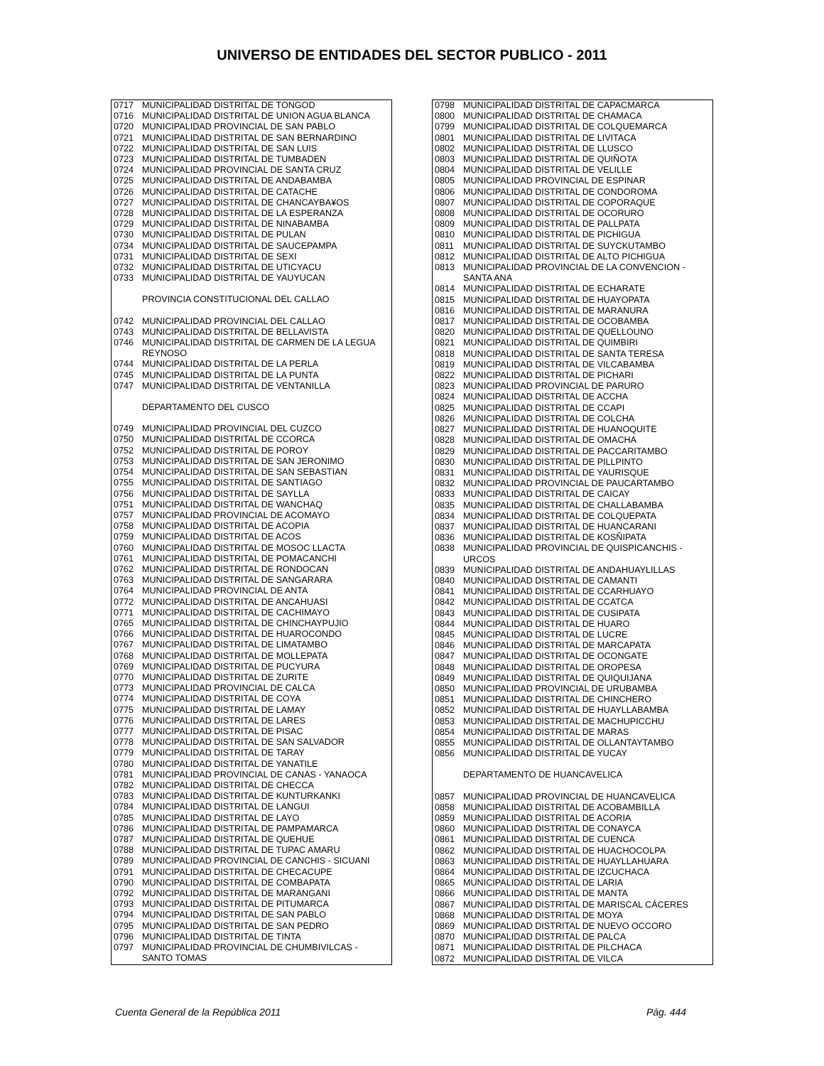UNIVERSO DE ENTIDADES DEL SECTOR PUBLICO - 2011
| 0717 | MUNICIPALIDAD DISTRITAL DE TONGOD |
| 0716 | MUNICIPALIDAD DISTRITAL DE UNION AGUA BLANCA |
| 0720 | MUNICIPALIDAD PROVINCIAL DE SAN PABLO |
| 0721 | MUNICIPALIDAD DISTRITAL DE SAN BERNARDINO |
| 0722 | MUNICIPALIDAD DISTRITAL DE SAN LUIS |
| 0723 | MUNICIPALIDAD DISTRITAL DE TUMBADEN |
| 0724 | MUNICIPALIDAD PROVINCIAL DE SANTA CRUZ |
| 0725 | MUNICIPALIDAD DISTRITAL DE ANDABAMBA |
| 0726 | MUNICIPALIDAD DISTRITAL DE CATACHE |
| 0727 | MUNICIPALIDAD DISTRITAL DE CHANCAYBA¥OS |
| 0728 | MUNICIPALIDAD DISTRITAL DE LA ESPERANZA |
| 0729 | MUNICIPALIDAD DISTRITAL DE NINABAMBA |
| 0730 | MUNICIPALIDAD DISTRITAL DE PULAN |
| 0734 | MUNICIPALIDAD DISTRITAL DE SAUCEPAMPA |
| 0731 | MUNICIPALIDAD DISTRITAL DE SEXI |
| 0732 | MUNICIPALIDAD DISTRITAL DE UTICYACU |
| 0733 | MUNICIPALIDAD DISTRITAL DE YAUYUCAN |
| | PROVINCIA CONSTITUCIONAL DEL CALLAO |
| 0742 | MUNICIPALIDAD PROVINCIAL DEL CALLAO |
| 0743 | MUNICIPALIDAD DISTRITAL DE BELLAVISTA |
| 0746 | MUNICIPALIDAD DISTRITAL DE CARMEN DE LA LEGUA REYNOSO |
| 0744 | MUNICIPALIDAD DISTRITAL DE LA PERLA |
| 0745 | MUNICIPALIDAD DISTRITAL DE LA PUNTA |
| 0747 | MUNICIPALIDAD DISTRITAL DE VENTANILLA |
| | DEPARTAMENTO DEL CUSCO |
| 0749 | MUNICIPALIDAD PROVINCIAL DEL CUZCO |
| 0750 | MUNICIPALIDAD DISTRITAL DE CCORCA |
| 0752 | MUNICIPALIDAD DISTRITAL DE POROY |
| 0753 | MUNICIPALIDAD DISTRITAL DE SAN JERONIMO |
| 0754 | MUNICIPALIDAD DISTRITAL DE SAN SEBASTIAN |
| 0755 | MUNICIPALIDAD DISTRITAL DE SANTIAGO |
| 0756 | MUNICIPALIDAD DISTRITAL DE SAYLLA |
| 0751 | MUNICIPALIDAD DISTRITAL DE WANCHAQ |
| 0757 | MUNICIPALIDAD PROVINCIAL DE ACOMAYO |
| 0758 | MUNICIPALIDAD DISTRITAL DE ACOPIA |
| 0759 | MUNICIPALIDAD DISTRITAL DE ACOS |
| 0760 | MUNICIPALIDAD DISTRITAL DE MOSOC LLACTA |
| 0761 | MUNICIPALIDAD DISTRITAL DE POMACANCHI |
| 0762 | MUNICIPALIDAD DISTRITAL DE RONDOCAN |
| 0763 | MUNICIPALIDAD DISTRITAL DE SANGARARA |
| 0764 | MUNICIPALIDAD PROVINCIAL DE ANTA |
| 0772 | MUNICIPALIDAD DISTRITAL DE ANCAHUASI |
| 0771 | MUNICIPALIDAD DISTRITAL DE CACHIMAYO |
| 0765 | MUNICIPALIDAD DISTRITAL DE CHINCHAYPUJIO |
| 0766 | MUNICIPALIDAD DISTRITAL DE HUAROCONDO |
| 0767 | MUNICIPALIDAD DISTRITAL DE LIMATAMBO |
| 0768 | MUNICIPALIDAD DISTRITAL DE MOLLEPATA |
| 0769 | MUNICIPALIDAD DISTRITAL DE PUCYURA |
| 0770 | MUNICIPALIDAD DISTRITAL DE ZURITE |
| 0773 | MUNICIPALIDAD PROVINCIAL DE CALCA |
| 0774 | MUNICIPALIDAD DISTRITAL DE COYA |
| 0775 | MUNICIPALIDAD DISTRITAL DE LAMAY |
| 0776 | MUNICIPALIDAD DISTRITAL DE LARES |
| 0777 | MUNICIPALIDAD DISTRITAL DE PISAC |
| 0778 | MUNICIPALIDAD DISTRITAL DE SAN SALVADOR |
| 0779 | MUNICIPALIDAD DISTRITAL DE TARAY |
| 0780 | MUNICIPALIDAD DISTRITAL DE YANATILE |
| 0781 | MUNICIPALIDAD PROVINCIAL DE CANAS - YANAOCA |
| 0782 | MUNICIPALIDAD DISTRITAL DE CHECCA |
| 0783 | MUNICIPALIDAD DISTRITAL DE KUNTURKANKI |
| 0784 | MUNICIPALIDAD DISTRITAL DE LANGUI |
| 0785 | MUNICIPALIDAD DISTRITAL DE LAYO |
| 0786 | MUNICIPALIDAD DISTRITAL DE PAMPAMARCA |
| 0787 | MUNICIPALIDAD DISTRITAL DE QUEHUE |
| 0788 | MUNICIPALIDAD DISTRITAL DE TUPAC AMARU |
| 0789 | MUNICIPALIDAD PROVINCIAL DE CANCHIS - SICUANI |
| 0791 | MUNICIPALIDAD DISTRITAL DE CHECACUPE |
| 0790 | MUNICIPALIDAD DISTRITAL DE COMBAPATA |
| 0792 | MUNICIPALIDAD DISTRITAL DE MARANGANI |
| 0793 | MUNICIPALIDAD DISTRITAL DE PITUMARCA |
| 0794 | MUNICIPALIDAD DISTRITAL DE SAN PABLO |
| 0795 | MUNICIPALIDAD DISTRITAL DE SAN PEDRO |
| 0796 | MUNICIPALIDAD DISTRITAL DE TINTA |
| 0797 | MUNICIPALIDAD PROVINCIAL DE CHUMBIVILCAS - SANTO TOMAS |
| 0798 | MUNICIPALIDAD DISTRITAL DE CAPACMARCA |
| 0800 | MUNICIPALIDAD DISTRITAL DE CHAMACA |
| 0799 | MUNICIPALIDAD DISTRITAL DE COLQUEMARCA |
| 0801 | MUNICIPALIDAD DISTRITAL DE LIVITACA |
| 0802 | MUNICIPALIDAD DISTRITAL DE LLUSCO |
| 0803 | MUNICIPALIDAD DISTRITAL DE QUIÑOTA |
| 0804 | MUNICIPALIDAD DISTRITAL DE VELILLE |
| 0805 | MUNICIPALIDAD PROVINCIAL DE ESPINAR |
| 0806 | MUNICIPALIDAD DISTRITAL DE CONDOROMA |
| 0807 | MUNICIPALIDAD DISTRITAL DE COPORAQUE |
| 0808 | MUNICIPALIDAD DISTRITAL DE OCORURO |
| 0809 | MUNICIPALIDAD DISTRITAL DE PALLPATA |
| 0810 | MUNICIPALIDAD DISTRITAL DE PICHIGUA |
| 0811 | MUNICIPALIDAD DISTRITAL DE SUYCKUTAMBO |
| 0812 | MUNICIPALIDAD DISTRITAL DE ALTO PICHIGUA |
| 0813 | MUNICIPALIDAD PROVINCIAL DE LA CONVENCION - SANTA ANA |
| 0814 | MUNICIPALIDAD DISTRITAL DE ECHARATE |
| 0815 | MUNICIPALIDAD DISTRITAL DE HUAYOPATA |
| 0816 | MUNICIPALIDAD DISTRITAL DE MARANURA |
| 0817 | MUNICIPALIDAD DISTRITAL DE OCOBAMBA |
| 0820 | MUNICIPALIDAD DISTRITAL DE QUELLOUNO |
| 0821 | MUNICIPALIDAD DISTRITAL DE QUIMBIRI |
| 0818 | MUNICIPALIDAD DISTRITAL DE SANTA TERESA |
| 0819 | MUNICIPALIDAD DISTRITAL DE VILCABAMBA |
| 0822 | MUNICIPALIDAD DISTRITAL DE PICHARI |
| 0823 | MUNICIPALIDAD PROVINCIAL DE PARURO |
| 0824 | MUNICIPALIDAD DISTRITAL DE ACCHA |
| 0825 | MUNICIPALIDAD DISTRITAL DE CCAPI |
| 0826 | MUNICIPALIDAD DISTRITAL DE COLCHA |
| 0827 | MUNICIPALIDAD DISTRITAL DE HUANOQUITE |
| 0828 | MUNICIPALIDAD DISTRITAL DE OMACHA |
| 0829 | MUNICIPALIDAD DISTRITAL DE PACCARITAMBO |
| 0830 | MUNICIPALIDAD DISTRITAL DE PILLPINTO |
| 0831 | MUNICIPALIDAD DISTRITAL DE YAURISQUE |
| 0832 | MUNICIPALIDAD PROVINCIAL DE PAUCARTAMBO |
| 0833 | MUNICIPALIDAD DISTRITAL DE CAICAY |
| 0835 | MUNICIPALIDAD DISTRITAL DE CHALLABAMBA |
| 0834 | MUNICIPALIDAD DISTRITAL DE COLQUEPATA |
| 0837 | MUNICIPALIDAD DISTRITAL DE HUANCARANI |
| 0836 | MUNICIPALIDAD DISTRITAL DE KOSÑIPATA |
| 0838 | MUNICIPALIDAD PROVINCIAL DE QUISPICANCHIS - URCOS |
| 0839 | MUNICIPALIDAD DISTRITAL DE ANDAHUAYLILLAS |
| 0840 | MUNICIPALIDAD DISTRITAL DE CAMANTI |
| 0841 | MUNICIPALIDAD DISTRITAL DE CCARHUAYO |
| 0842 | MUNICIPALIDAD DISTRITAL DE CCATCA |
| 0843 | MUNICIPALIDAD DISTRITAL DE CUSIPATA |
| 0844 | MUNICIPALIDAD DISTRITAL DE HUARO |
| 0845 | MUNICIPALIDAD DISTRITAL DE LUCRE |
| 0846 | MUNICIPALIDAD DISTRITAL DE MARCAPATA |
| 0847 | MUNICIPALIDAD DISTRITAL DE OCONGATE |
| 0848 | MUNICIPALIDAD DISTRITAL DE OROPESA |
| 0849 | MUNICIPALIDAD DISTRITAL DE QUIQUIJANA |
| 0850 | MUNICIPALIDAD PROVINCIAL DE URUBAMBA |
| 0851 | MUNICIPALIDAD DISTRITAL DE CHINCHERO |
| 0852 | MUNICIPALIDAD DISTRITAL DE HUAYLLABAMBA |
| 0853 | MUNICIPALIDAD DISTRITAL DE MACHUPICCHU |
| 0854 | MUNICIPALIDAD DISTRITAL DE MARAS |
| 0855 | MUNICIPALIDAD DISTRITAL DE OLLANTAYTAMBO |
| 0856 | MUNICIPALIDAD DISTRITAL DE YUCAY |
| | DEPARTAMENTO DE HUANCAVELICA |
| 0857 | MUNICIPALIDAD PROVINCIAL DE HUANCAVELICA |
| 0858 | MUNICIPALIDAD DISTRITAL DE ACOBAMBILLA |
| 0859 | MUNICIPALIDAD DISTRITAL DE ACORIA |
| 0860 | MUNICIPALIDAD DISTRITAL DE CONAYCA |
| 0861 | MUNICIPALIDAD DISTRITAL DE CUENCA |
| 0862 | MUNICIPALIDAD DISTRITAL DE HUACHOCOLPA |
| 0863 | MUNICIPALIDAD DISTRITAL DE HUAYLLAHUARA |
| 0864 | MUNICIPALIDAD DISTRITAL DE IZCUCHACA |
| 0865 | MUNICIPALIDAD DISTRITAL DE LARIA |
| 0866 | MUNICIPALIDAD DISTRITAL DE MANTA |
| 0867 | MUNICIPALIDAD DISTRITAL DE MARISCAL CÁCERES |
| 0868 | MUNICIPALIDAD DISTRITAL DE MOYA |
| 0869 | MUNICIPALIDAD DISTRITAL DE NUEVO OCCORO |
| 0870 | MUNICIPALIDAD DISTRITAL DE PALCA |
| 0871 | MUNICIPALIDAD DISTRITAL DE PILCHACA |
| 0872 | MUNICIPALIDAD DISTRITAL DE VILCA |
Cuenta General de la República 2011 Pág. 444